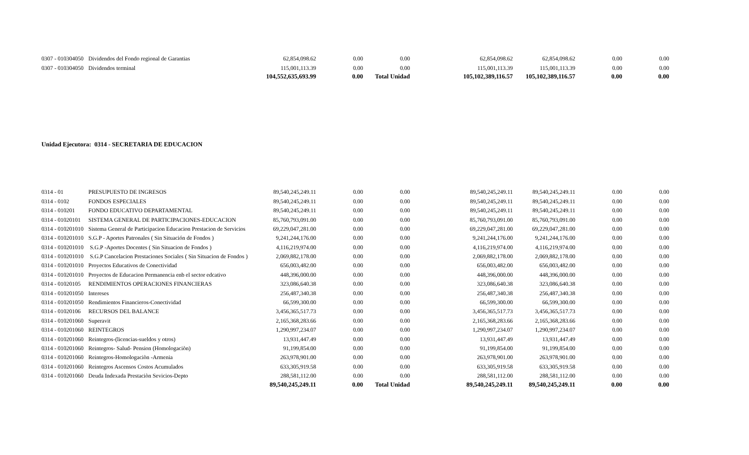| 0307 - 010304050 | Dividendos del Fondo regional de Garantias | 62,854,098.62 | 0.00 | 0.00 | 62,854,098.62 | 62,854,098.62 | 0.00 | 0.00 |
| 0307 - 010304050 | Dividendos terminal | 115,001,113.39 | 0.00 | 0.00 | 115,001,113.39 | 115,001,113.39 | 0.00 | 0.00 |
| | | 104,552,635,693.99 | 0.00 | Total Unidad | 105,102,389,116.57 | 105,102,389,116.57 | 0.00 | 0.00 |
Unidad Ejecutora: 0314 - SECRETARIA DE EDUCACION
| 0314 - 01 | PRESUPUESTO DE INGRESOS | 89,540,245,249.11 | 0.00 | 0.00 | 89,540,245,249.11 | 89,540,245,249.11 | 0.00 | 0.00 |
| 0314 - 0102 | FONDOS ESPECIALES | 89,540,245,249.11 | 0.00 | 0.00 | 89,540,245,249.11 | 89,540,245,249.11 | 0.00 | 0.00 |
| 0314 - 010201 | FONDO EDUCATIVO DEPARTAMENTAL | 89,540,245,249.11 | 0.00 | 0.00 | 89,540,245,249.11 | 89,540,245,249.11 | 0.00 | 0.00 |
| 0314 - 01020101 | SISTEMA GENERAL DE PARTICIPACIONES-EDUCACION | 85,760,793,091.00 | 0.00 | 0.00 | 85,760,793,091.00 | 85,760,793,091.00 | 0.00 | 0.00 |
| 0314 - 010201010 | Sistema General de Participacion Educacion Prestacion de Servicios | 69,229,047,281.00 | 0.00 | 0.00 | 69,229,047,281.00 | 69,229,047,281.00 | 0.00 | 0.00 |
| 0314 - 010201010 | S.G.P - Aportes Patronales ( Sin Situación de Fondos ) | 9,241,244,176.00 | 0.00 | 0.00 | 9,241,244,176.00 | 9,241,244,176.00 | 0.00 | 0.00 |
| 0314 - 010201010 | S.G.P -Aportes Docentes ( Sin Situacion de Fondos ) | 4,116,219,974.00 | 0.00 | 0.00 | 4,116,219,974.00 | 4,116,219,974.00 | 0.00 | 0.00 |
| 0314 - 010201010 | S.G.P Cancelacion Prestaciones Sociales ( Sin Situacion de Fondos ) | 2,069,882,178.00 | 0.00 | 0.00 | 2,069,882,178.00 | 2,069,882,178.00 | 0.00 | 0.00 |
| 0314 - 010201010 | Proyectos Educativos de Conectividad | 656,003,482.00 | 0.00 | 0.00 | 656,003,482.00 | 656,003,482.00 | 0.00 | 0.00 |
| 0314 - 010201010 | Proyectos de Educacion Permanencia enb el sector edcativo | 448,396,000.00 | 0.00 | 0.00 | 448,396,000.00 | 448,396,000.00 | 0.00 | 0.00 |
| 0314 - 01020105 | RENDIMIENTOS OPERACIONES FINANCIERAS | 323,086,640.38 | 0.00 | 0.00 | 323,086,640.38 | 323,086,640.38 | 0.00 | 0.00 |
| 0314 - 010201050 | Intereses | 256,487,340.38 | 0.00 | 0.00 | 256,487,340.38 | 256,487,340.38 | 0.00 | 0.00 |
| 0314 - 010201050 | Rendimientos Financieros-Conectividad | 66,599,300.00 | 0.00 | 0.00 | 66,599,300.00 | 66,599,300.00 | 0.00 | 0.00 |
| 0314 - 01020106 | RECURSOS DEL BALANCE | 3,456,365,517.73 | 0.00 | 0.00 | 3,456,365,517.73 | 3,456,365,517.73 | 0.00 | 0.00 |
| 0314 - 010201060 | Superavit | 2,165,368,283.66 | 0.00 | 0.00 | 2,165,368,283.66 | 2,165,368,283.66 | 0.00 | 0.00 |
| 0314 - 010201060 | REINTEGROS | 1,290,997,234.07 | 0.00 | 0.00 | 1,290,997,234.07 | 1,290,997,234.07 | 0.00 | 0.00 |
| 0314 - 010201060 | Reintegros-(licencias-sueldos y otros) | 13,931,447.49 | 0.00 | 0.00 | 13,931,447.49 | 13,931,447.49 | 0.00 | 0.00 |
| 0314 - 010201060 | Reintegros- Salud- Pension (Homologaciòn) | 91,199,854.00 | 0.00 | 0.00 | 91,199,854.00 | 91,199,854.00 | 0.00 | 0.00 |
| 0314 - 010201060 | Reintegros-Homologaciòn -Armenia | 263,978,901.00 | 0.00 | 0.00 | 263,978,901.00 | 263,978,901.00 | 0.00 | 0.00 |
| 0314 - 010201060 | Reintegros Ascensos Costos Acumulados | 633,305,919.58 | 0.00 | 0.00 | 633,305,919.58 | 633,305,919.58 | 0.00 | 0.00 |
| 0314 - 010201060 | Deuda Indexada Prestaciòn Sevicios-Depto | 288,581,112.00 | 0.00 | 0.00 | 288,581,112.00 | 288,581,112.00 | 0.00 | 0.00 |
| | | 89,540,245,249.11 | 0.00 | Total Unidad | 89,540,245,249.11 | 89,540,245,249.11 | 0.00 | 0.00 |